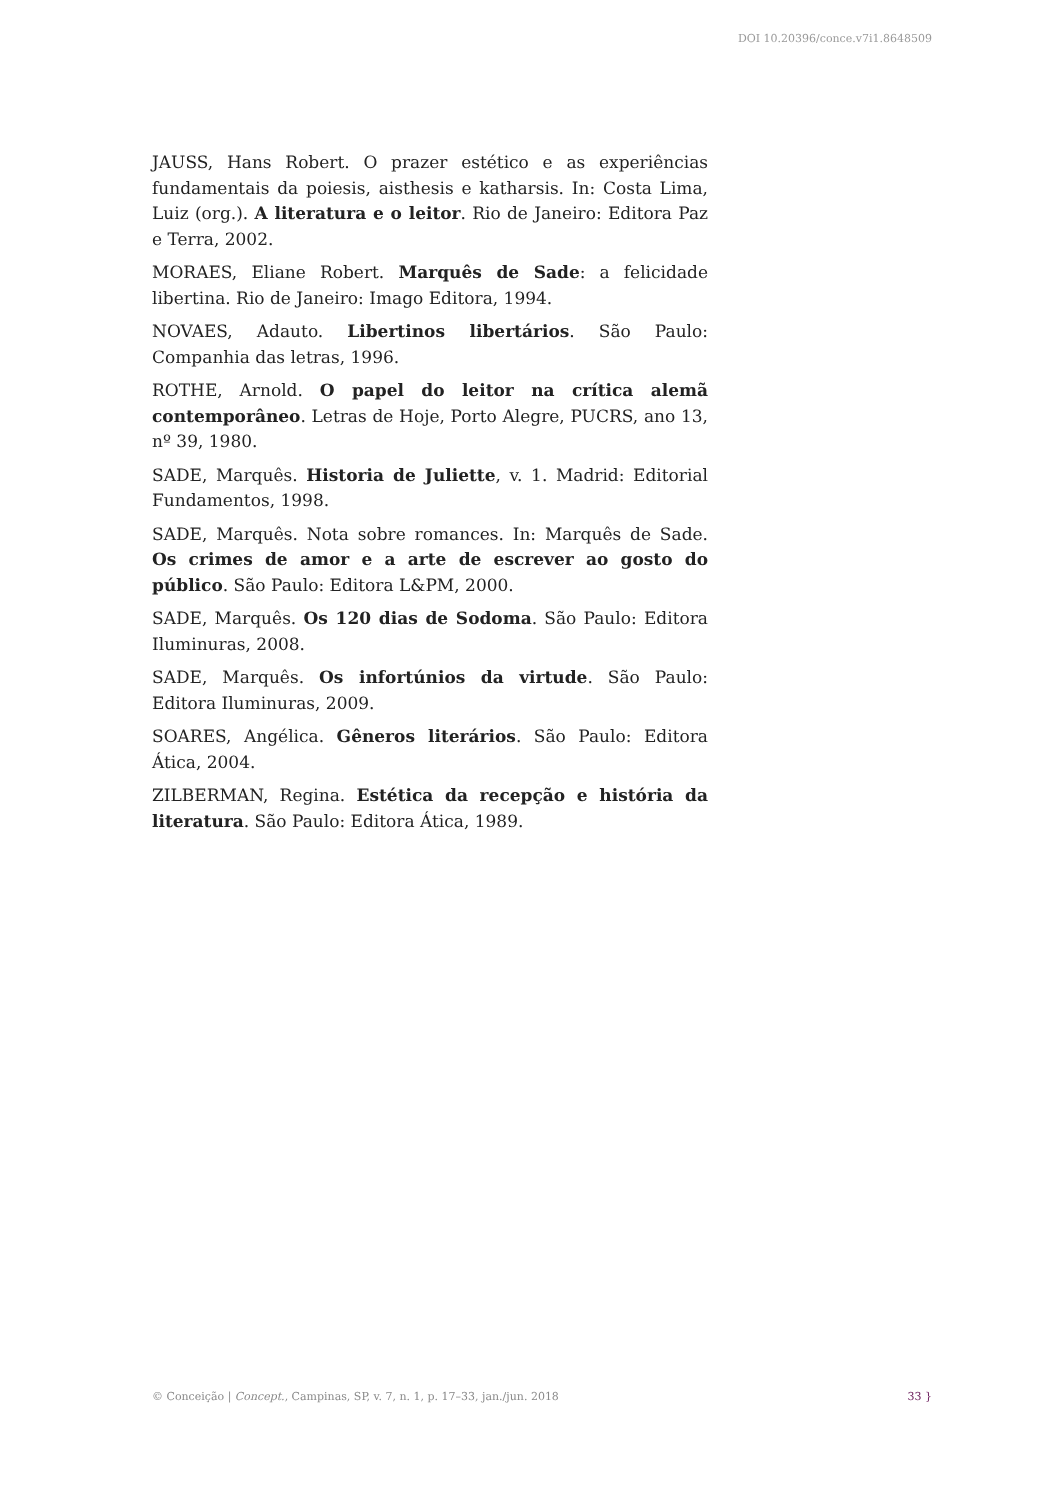DOI 10.20396/conce.v7i1.8648509
JAUSS, Hans Robert. O prazer estético e as experiências fundamentais da poiesis, aisthesis e katharsis. In: Costa Lima, Luiz (org.). A literatura e o leitor. Rio de Janeiro: Editora Paz e Terra, 2002.
MORAES, Eliane Robert. Marquês de Sade: a felicidade libertina. Rio de Janeiro: Imago Editora, 1994.
NOVAES, Adauto. Libertinos libertários. São Paulo: Companhia das letras, 1996.
ROTHE, Arnold. O papel do leitor na crítica alemã contemporâneo. Letras de Hoje, Porto Alegre, PUCRS, ano 13, nº 39, 1980.
SADE, Marquês. Historia de Juliette, v. 1. Madrid: Editorial Fundamentos, 1998.
SADE, Marquês. Nota sobre romances. In: Marquês de Sade. Os crimes de amor e a arte de escrever ao gosto do público. São Paulo: Editora L&PM, 2000.
SADE, Marquês. Os 120 dias de Sodoma. São Paulo: Editora Iluminuras, 2008.
SADE, Marquês. Os infortúnios da virtude. São Paulo: Editora Iluminuras, 2009.
SOARES, Angélica. Gêneros literários. São Paulo: Editora Ática, 2004.
ZILBERMAN, Regina. Estética da recepção e história da literatura. São Paulo: Editora Ática, 1989.
© Conceição | Concept., Campinas, SP, v. 7, n. 1, p. 17–33, jan./jun. 2018 33 }